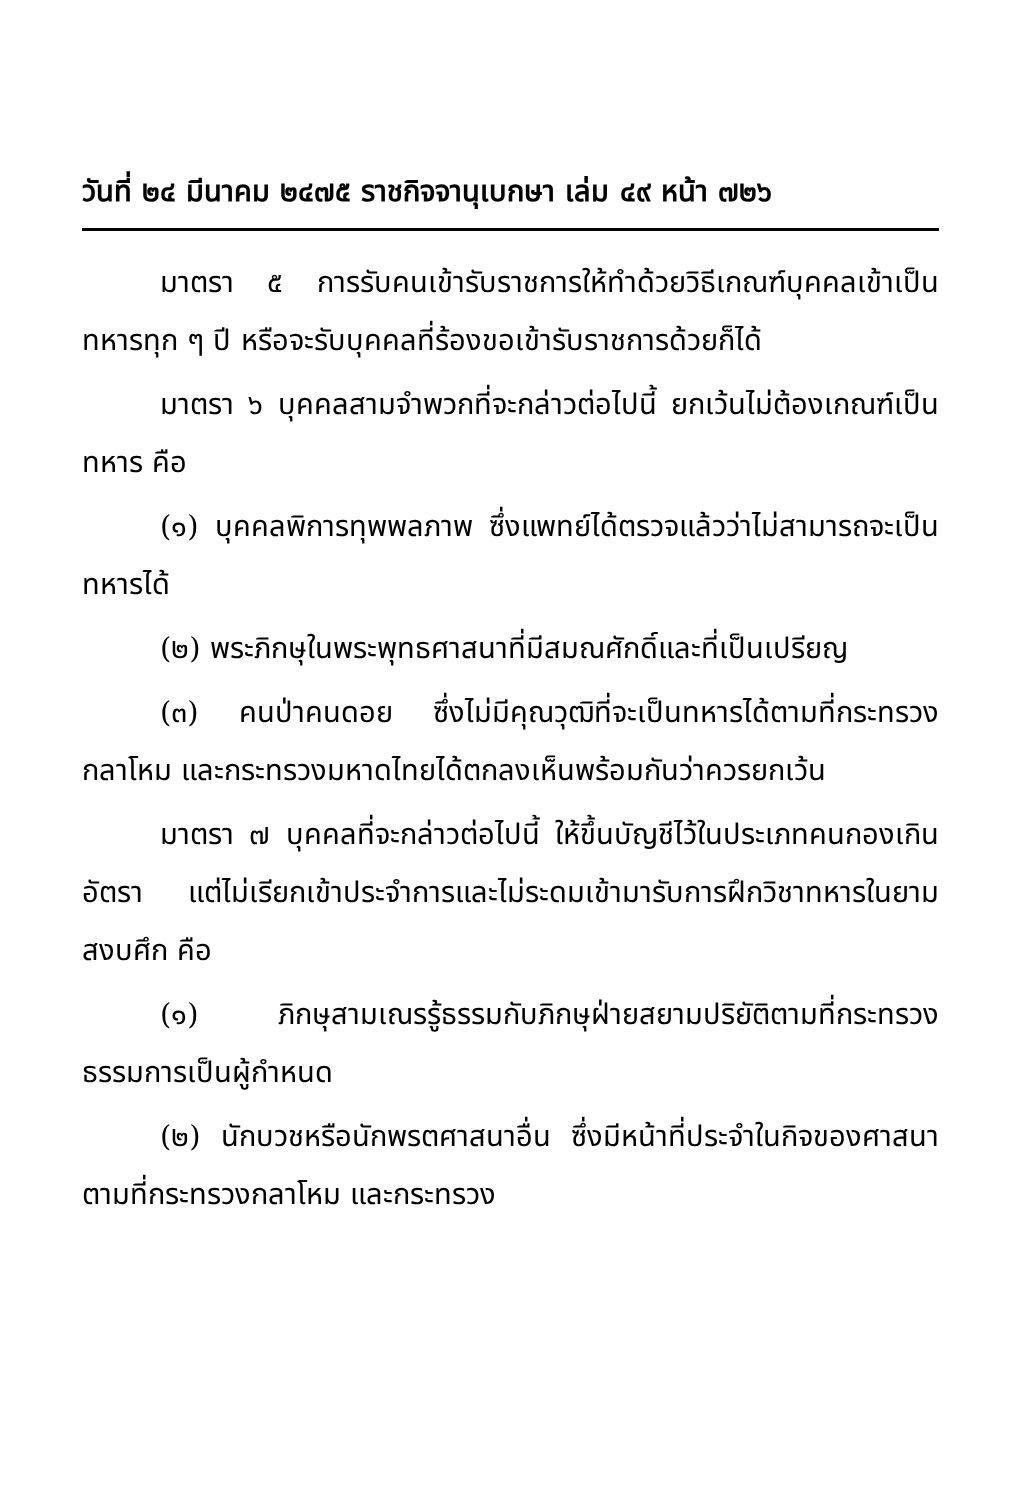วันที่ ๒๔ มีนาคม ๒๔๗๕ ราชกิจจานุเบกษา เล่ม ๔๙ หน้า ๗๒๖
มาตรา ๕ การรับคนเข้ารับราชการให้ทำด้วยวิธีเกณฑ์บุคคลเข้าเป็นทหารทุก ๆ ปี หรือจะรับบุคคลที่ร้องขอเข้ารับราชการด้วยก็ได้
มาตรา ๖ บุคคลสามจำพวกที่จะกล่าวต่อไปนี้ ยกเว้นไม่ต้องเกณฑ์เป็นทหาร คือ
(๑) บุคคลพิการทุพพลภาพ ซึ่งแพทย์ได้ตรวจแล้วว่าไม่สามารถจะเป็นทหารได้
(๒) พระภิกษุในพระพุทธศาสนาที่มีสมณศักดิ์และที่เป็นเปรียญ
(๓) คนป่าคนดอย ซึ่งไม่มีคุณวุฒิที่จะเป็นทหารได้ตามที่กระทรวงกลาโหม และกระทรวงมหาดไทยได้ตกลงเห็นพร้อมกันว่าควรยกเว้น
มาตรา ๗ บุคคลที่จะกล่าวต่อไปนี้ ให้ขึ้นบัญชีไว้ในประเภทคนกองเกินอัตรา แต่ไม่เรียกเข้าประจำการและไม่ระดมเข้ามารับการฝึกวิชาทหารในยามสงบศึก คือ
(๑) ภิกษุสามเณรรู้ธรรมกับภิกษุฝ่ายสยามปริยัติตามที่กระทรวงธรรมการเป็นผู้กำหนด
(๒) นักบวชหรือนักพรตศาสนาอื่น ซึ่งมีหน้าที่ประจำในกิจของศาสนาตามที่กระทรวงกลาโหม และกระทรวง